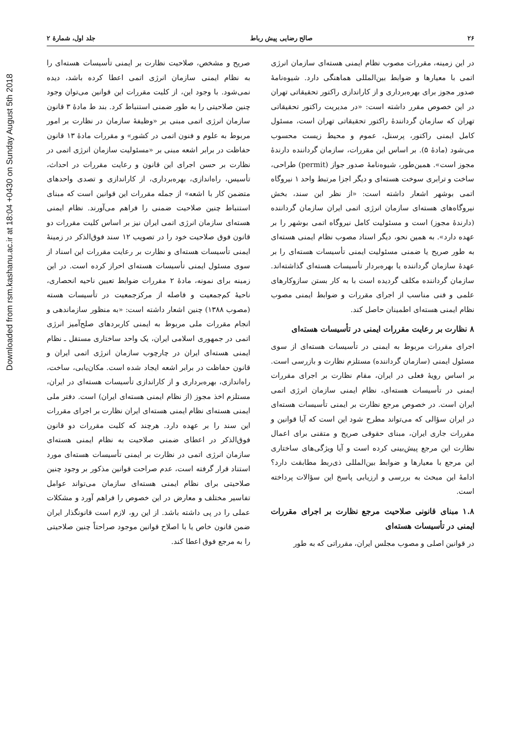Downloaded from rsm.kashanu.ac.ir at 18:04 +0430 on Sunday August 5th 2018
۲۶ صالح رضایی پیش رباط جلد اول، شمارهٔ ۲
در این زمینه، مقررات مصوب نظام ایمنی هسته‌ای سازمان انرژی اتمی با معیارها و ضوابط بین‌المللی هماهنگی دارد. شیوه‌نامهٔ صدور مجوز برای بهره‌برداری و از کاراندازی راکتور تحقیقاتی تهران در این خصوص مقرر داشته است: «در مدیریت راکتور تحقیقاتی تهران که سازمان گردانندهٔ راکتور تحقیقاتی تهران است، مسئول کامل ایمنی راکتور، پرسنل، عموم و محیط زیست محسوب می‌شود (مادهٔ ۵). بر اساس این مقررات، سازمان گرداننده دارندهٔ مجوز است». همین‌طور، شیوه‌نامهٔ صدور جواز (permit) طراحی، ساخت و ترابری سوخت هسته‌ای و دیگر اجزا مرتبط واحد ۱ نیروگاه اتمی بوشهر اشعار داشته است: «از نظر این سند، بخش نیروگاه‌های هسته‌ای سازمان انرژی اتمی ایران سازمان گرداننده (دارندهٔ مجوز) است و مسئولیت کامل نیروگاه اتمی بوشهر را بر عهده دارد». به همین نحو، دیگر اسناد مصوب نظام ایمنی هسته‌ای به طور صریح یا ضمنی مسئولیت ایمنی تأسیسات هسته‌ای را بر عهدهٔ سازمان گرداننده یا بهره‌بردار تأسیسات هسته‌ای گذاشته‌اند. سازمان گرداننده مکلف گردیده است با به کار بستن سازوکارهای علمی و فنی مناسب از اجرای مقررات و ضوابط ایمنی مصوب نظام ایمنی هسته‌ای اطمینان حاصل کند.
۸ نظارت بر رعایت مقررات ایمنی در تأسیسات هسته‌ای
اجرای مقررات مربوط به ایمنی در تأسیسات هسته‌ای از سوی مسئول ایمنی (سازمان گرداننده) مستلزم نظارت و بازرسی است. بر اساس رویهٔ فعلی در ایران، مقام نظارت بر اجرای مقررات ایمنی در تأسیسات هسته‌ای، نظام ایمنی سازمان انرژی اتمی ایران است. در خصوص مرجع نظارت بر ایمنی تأسیسات هسته‌ای در ایران سؤالی که می‌تواند مطرح شود این است که آیا قوانین و مقررات جاری ایران، مبنای حقوقی صریح و متقنی برای اعمال نظارت این مرجع پیش‌بینی کرده است و آیا ویژگی‌های ساختاری این مرجع با معیارها و ضوابط بین‌المللی ذی‌ربط مطابقت دارد؟ ادامهٔ این مبحث به بررسی و ارزیابی پاسخ این سؤالات پرداخته است.
۱.۸ مبنای قانونی صلاحیت مرجع نظارت بر اجرای مقررات ایمنی در تأسیسات هسته‌ای
در قوانین اصلی و مصوب مجلس ایران، مقرراتی که به طور
صریح و مشخص، صلاحیت نظارت بر ایمنی تأسیسات هسته‌ای را به نظام ایمنی سازمان انرژی اتمی اعطا کرده باشد، دیده نمی‌شود. با وجود این، از کلیت مقررات این قوانین می‌توان وجود چنین صلاحیتی را به طور ضمنی استنباط کرد. بند ط مادهٔ ۳ قانون سازمان انرژی اتمی مبنی بر «وظیفهٔ سازمان در نظارت بر امور مربوط به علوم و فنون اتمی در کشور» و مقررات مادهٔ ۱۳ قانون حفاظت در برابر اشعه مبنی بر «مسئولیت سازمان انرژی اتمی در نظارت بر حسن اجرای این قانون و رعایت مقررات در احداث، تأسیس، راه‌اندازی، بهره‌برداری، از کاراندازی و تصدی واحدهای متضمن کار با اشعه» از جمله مقررات این قوانین است که مبنای استنباط چنین صلاحیت ضمنی را فراهم می‌آورند. نظام ایمنی هسته‌ای سازمان انرژی اتمی ایران نیز بر اساس کلیت مقررات دو قانون فوق صلاحیت خود را در تصویب ۱۲ سند فوق‌الذکر در زمینهٔ ایمنی تأسیسات هسته‌ای و نظارت بر رعایت مقررات این اسناد از سوی مسئول ایمنی تأسیسات هسته‌ای احراز کرده است. در این زمینه برای نمونه، مادهٔ ۲ مقررات ضوابط تعیین ناحیه انحصاری، ناحیهٔ کم‌جمعیت و فاصله از مرکزجمعیت در تأسیسات هسته (مصوب ۱۳۸۸) چنین اشعار داشته است: «به منظور سازماندهی و انجام مقررات ملی مربوط به ایمنی کاربردهای صلح‌آمیز انرژی اتمی در جمهوری اسلامی ایران، یک واحد ساختاری مستقل ـ نظام ایمنی هسته‌ای ایران در چارچوب سازمان انرژی اتمی ایران و قانون حفاظت در برابر اشعه ایجاد شده است. مکان‌یابی، ساخت، راه‌اندازی، بهره‌برداری و از کاراندازی تأسیسات هسته‌ای در ایران، مستلزم اخذ مجوز (از نظام ایمنی هسته‌ای ایران) است. دفتر ملی ایمنی هسته‌ای نظام ایمنی هسته‌ای ایران نظارت بر اجرای مقررات این سند را بر عهده دارد. هرچند که کلیت مقررات دو قانون فوق‌الذکر در اعطای ضمنی صلاحیت به نظام ایمنی هسته‌ای سازمان انرژی اتمی در نظارت بر ایمنی تأسیسات هسته‌ای مورد استناد قرار گرفته است، عدم صراحت قوانین مذکور بر وجود چنین صلاحیتی برای نظام ایمنی هسته‌ای سازمان می‌تواند عوامل تفاسیر مختلف و معارض در این خصوص را فراهم آورد و مشکلات عملی را در پی داشته باشد. از این رو، لازم است قانونگذار ایران ضمن قانون خاص یا با اصلاح قوانین موجود صراحتاً چنین صلاحیتی را به مرجع فوق اعطا کند.